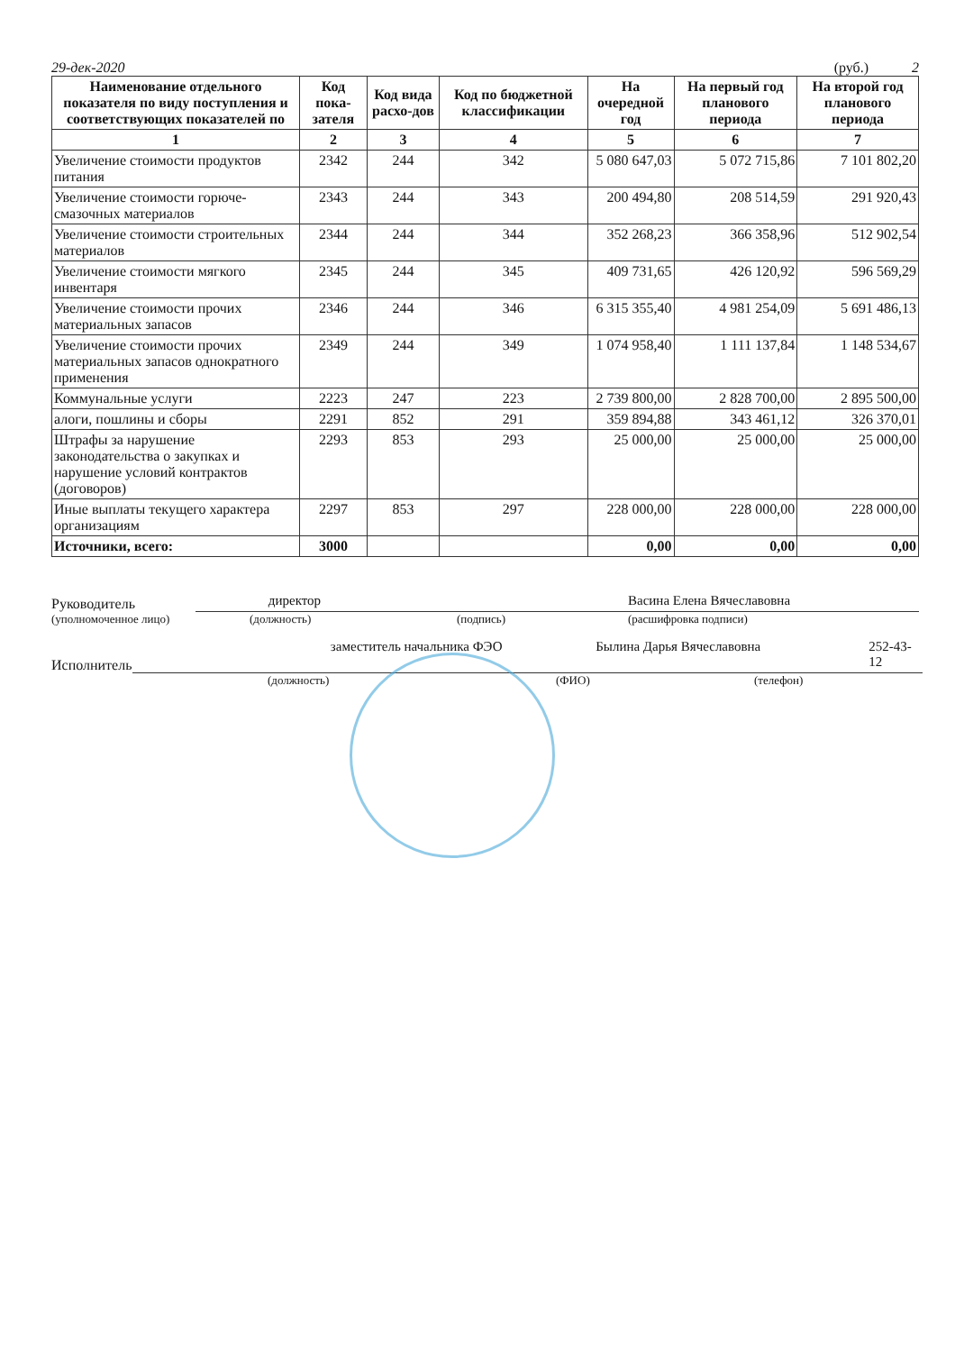29-дек-2020 (руб.) 2
| Наименование отдельного показателя по виду поступления и соответствующих показателей по | Код пока-зателя | Код вида расхо-дов | Код по бюджетной классификации | На очередной год | На первый год планового периода | На второй год планового периода |
| --- | --- | --- | --- | --- | --- | --- |
| 1 | 2 | 3 | 4 | 5 | 6 | 7 |
| Увеличение стоимости продуктов питания | 2342 | 244 | 342 | 5 080 647,03 | 5 072 715,86 | 7 101 802,20 |
| Увеличение стоимости горюче-смазочных материалов | 2343 | 244 | 343 | 200 494,80 | 208 514,59 | 291 920,43 |
| Увеличение стоимости строительных материалов | 2344 | 244 | 344 | 352 268,23 | 366 358,96 | 512 902,54 |
| Увеличение стоимости мягкого инвентаря | 2345 | 244 | 345 | 409 731,65 | 426 120,92 | 596 569,29 |
| Увеличение стоимости прочих материальных запасов | 2346 | 244 | 346 | 6 315 355,40 | 4 981 254,09 | 5 691 486,13 |
| Увеличение стоимости прочих материальных запасов однократного применения | 2349 | 244 | 349 | 1 074 958,40 | 1 111 137,84 | 1 148 534,67 |
| Коммунальные услуги | 2223 | 247 | 223 | 2 739 800,00 | 2 828 700,00 | 2 895 500,00 |
| алоги, пошлины и сборы | 2291 | 852 | 291 | 359 894,88 | 343 461,12 | 326 370,01 |
| Штрафы за нарушение законодательства о закупках и нарушение условий контрактов (договоров) | 2293 | 853 | 293 | 25 000,00 | 25 000,00 | 25 000,00 |
| Иные выплаты текущего характера организациям | 2297 | 853 | 297 | 228 000,00 | 228 000,00 | 228 000,00 |
| Источники, всего: | 3000 | | | 0,00 | 0,00 | 0,00 |
Руководитель
директор Васина Елена Вячеславовна
(уполномоченное лицо) (должность) (подпись) (расшифровка подписи)
Исполнитель
заместитель начальника ФЭО Былина Дарья Вячеславовна 252-43-12
(должность) (ФИО) (телефон)